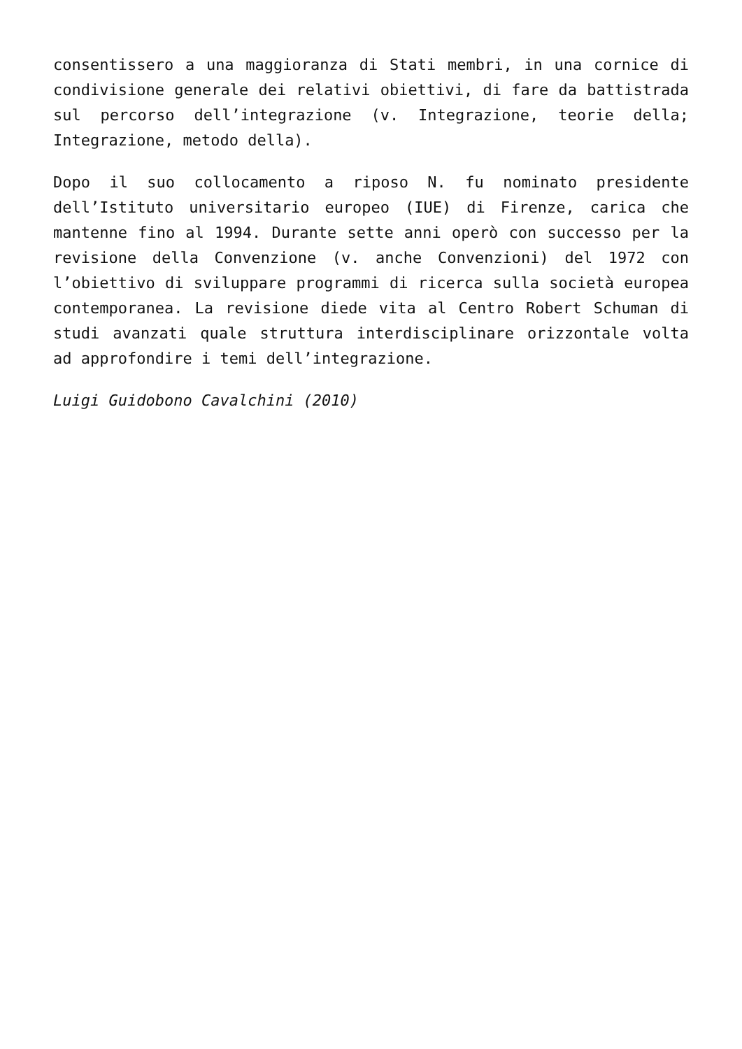consentissero a una maggioranza di Stati membri, in una cornice di condivisione generale dei relativi obiettivi, di fare da battistrada sul percorso dell’integrazione (v. Integrazione, teorie della; Integrazione, metodo della).
Dopo il suo collocamento a riposo N. fu nominato presidente dell’Istituto universitario europeo (IUE) di Firenze, carica che mantenne fino al 1994. Durante sette anni operò con successo per la revisione della Convenzione (v. anche Convenzioni) del 1972 con l’obiettivo di sviluppare programmi di ricerca sulla società europea contemporanea. La revisione diede vita al Centro Robert Schuman di studi avanzati quale struttura interdisciplinare orizzontale volta ad approfondire i temi dell’integrazione.
Luigi Guidobono Cavalchini (2010)